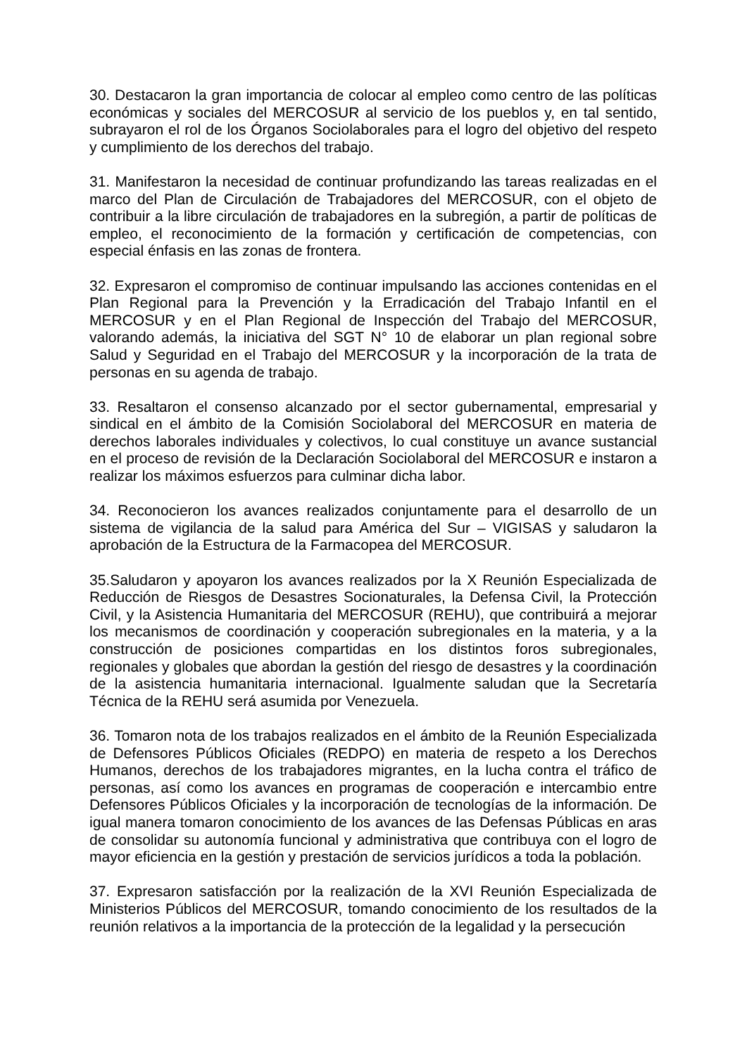30. Destacaron la gran importancia de colocar al empleo como centro de las políticas económicas y sociales del MERCOSUR al servicio de los pueblos y, en tal sentido, subrayaron el rol de los Órganos Sociolaborales para el logro del objetivo del respeto y cumplimiento de los derechos del trabajo.
31. Manifestaron la necesidad de continuar profundizando las tareas realizadas en el marco del Plan de Circulación de Trabajadores del MERCOSUR, con el objeto de contribuir a la libre circulación de trabajadores en la subregión, a partir de políticas de empleo, el reconocimiento de la formación y certificación de competencias, con especial énfasis en las zonas de frontera.
32. Expresaron el compromiso de continuar impulsando las acciones contenidas en el Plan Regional para la Prevención y la Erradicación del Trabajo Infantil en el MERCOSUR y en el Plan Regional de Inspección del Trabajo del MERCOSUR, valorando además, la iniciativa del SGT N° 10 de elaborar un plan regional sobre Salud y Seguridad en el Trabajo del MERCOSUR y la incorporación de la trata de personas en su agenda de trabajo.
33. Resaltaron el consenso alcanzado por el sector gubernamental, empresarial y sindical en el ámbito de la Comisión Sociolaboral del MERCOSUR en materia de derechos laborales individuales y colectivos, lo cual constituye un avance sustancial en el proceso de revisión de la Declaración Sociolaboral del MERCOSUR e instaron a realizar los máximos esfuerzos para culminar dicha labor.
34. Reconocieron los avances realizados conjuntamente para el desarrollo de un sistema de vigilancia de la salud para América del Sur – VIGISAS y saludaron la aprobación de la Estructura de la Farmacopea del MERCOSUR.
35.Saludaron y apoyaron los avances realizados por la X Reunión Especializada de Reducción de Riesgos de Desastres Socionaturales, la Defensa Civil, la Protección Civil, y la Asistencia Humanitaria del MERCOSUR (REHU), que contribuirá a mejorar los mecanismos de coordinación y cooperación subregionales en la materia, y a la construcción de posiciones compartidas en los distintos foros subregionales, regionales y globales que abordan la gestión del riesgo de desastres y la coordinación de la asistencia humanitaria internacional. Igualmente saludan que la Secretaría Técnica de la REHU será asumida por Venezuela.
36. Tomaron nota de los trabajos realizados en el ámbito de la Reunión Especializada de Defensores Públicos Oficiales (REDPO) en materia de respeto a los Derechos Humanos, derechos de los trabajadores migrantes, en la lucha contra el tráfico de personas, así como los avances en programas de cooperación e intercambio entre Defensores Públicos Oficiales y la incorporación de tecnologías de la información. De igual manera tomaron conocimiento de los avances de las Defensas Públicas en aras de consolidar su autonomía funcional y administrativa que contribuya con el logro de mayor eficiencia en la gestión y prestación de servicios jurídicos a toda la población.
37. Expresaron satisfacción por la realización de la XVI Reunión Especializada de Ministerios Públicos del MERCOSUR, tomando conocimiento de los resultados de la reunión relativos a la importancia de la protección de la legalidad y la persecución